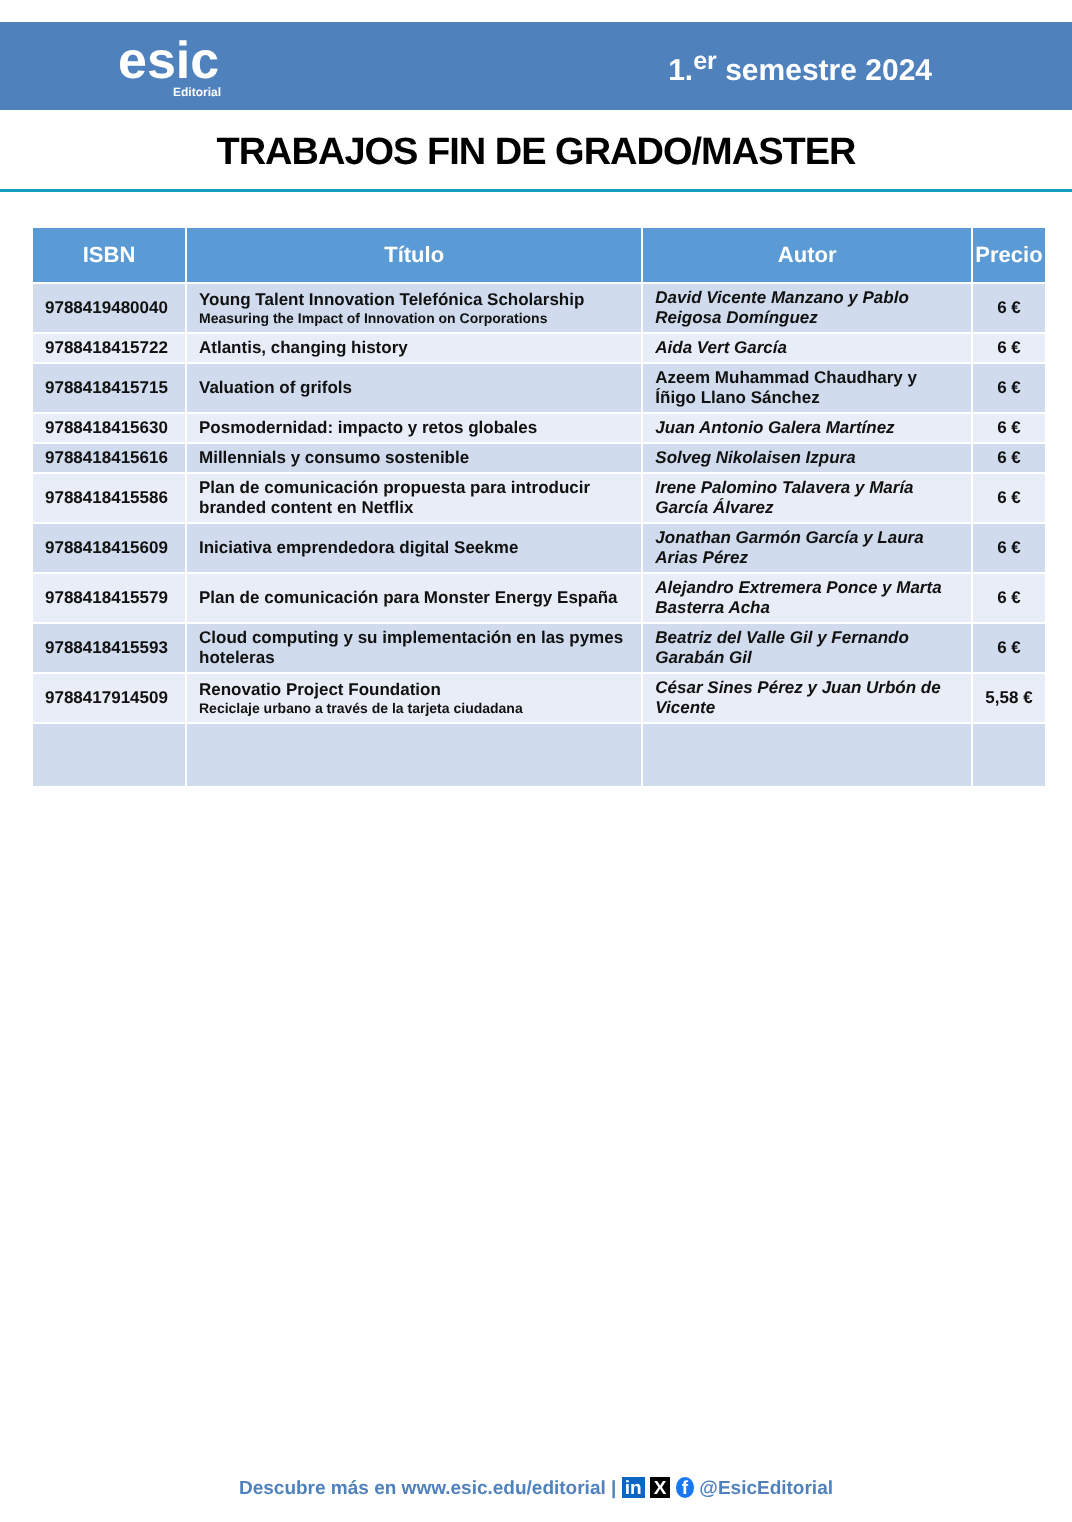esic
Editorial
1.<sup>er</sup> semestre 2024
TRABAJOS FIN DE GRADO/MASTER
| ISBN | Título | Autor | Precio |
| --- | --- | --- | --- |
| 9788419480040 | Young Talent Innovation Telefónica Scholarship Measuring the Impact of Innovation on Corporations | David Vicente Manzano y Pablo Reigosa Domínguez | 6 € |
| 9788418415722 | Atlantis, changing history | Aida Vert García | 6 € |
| 9788418415715 | Valuation of grifols | Azeem Muhammad Chaudhary y Íñigo Llano Sánchez | 6 € |
| 9788418415630 | Posmodernidad: impacto y retos globales | Juan Antonio Galera Martínez | 6 € |
| 9788418415616 | Millennials y consumo sostenible | Solveg Nikolaisen Izpura | 6 € |
| 9788418415586 | Plan de comunicación propuesta para introducir branded content en Netflix | Irene Palomino Talavera y María García Álvarez | 6 € |
| 9788418415609 | Iniciativa emprendedora digital Seekme | Jonathan Garmón García y Laura Arias Pérez | 6 € |
| 9788418415579 | Plan de comunicación para Monster Energy España | Alejandro Extremera Ponce y Marta Basterra Acha | 6 € |
| 9788418415593 | Cloud computing y su implementación en las pymes hoteleras | Beatriz del Valle Gil y Fernando Garabán Gil | 6 € |
| 9788417914509 | Renovatio Project Foundation Reciclaje urbano a través de la tarjeta ciudadana | César Sines Pérez y Juan Urbón de Vicente | 5,58 € |
Descubre más en www.esic.edu/editorial | in X f @EsicEditorial